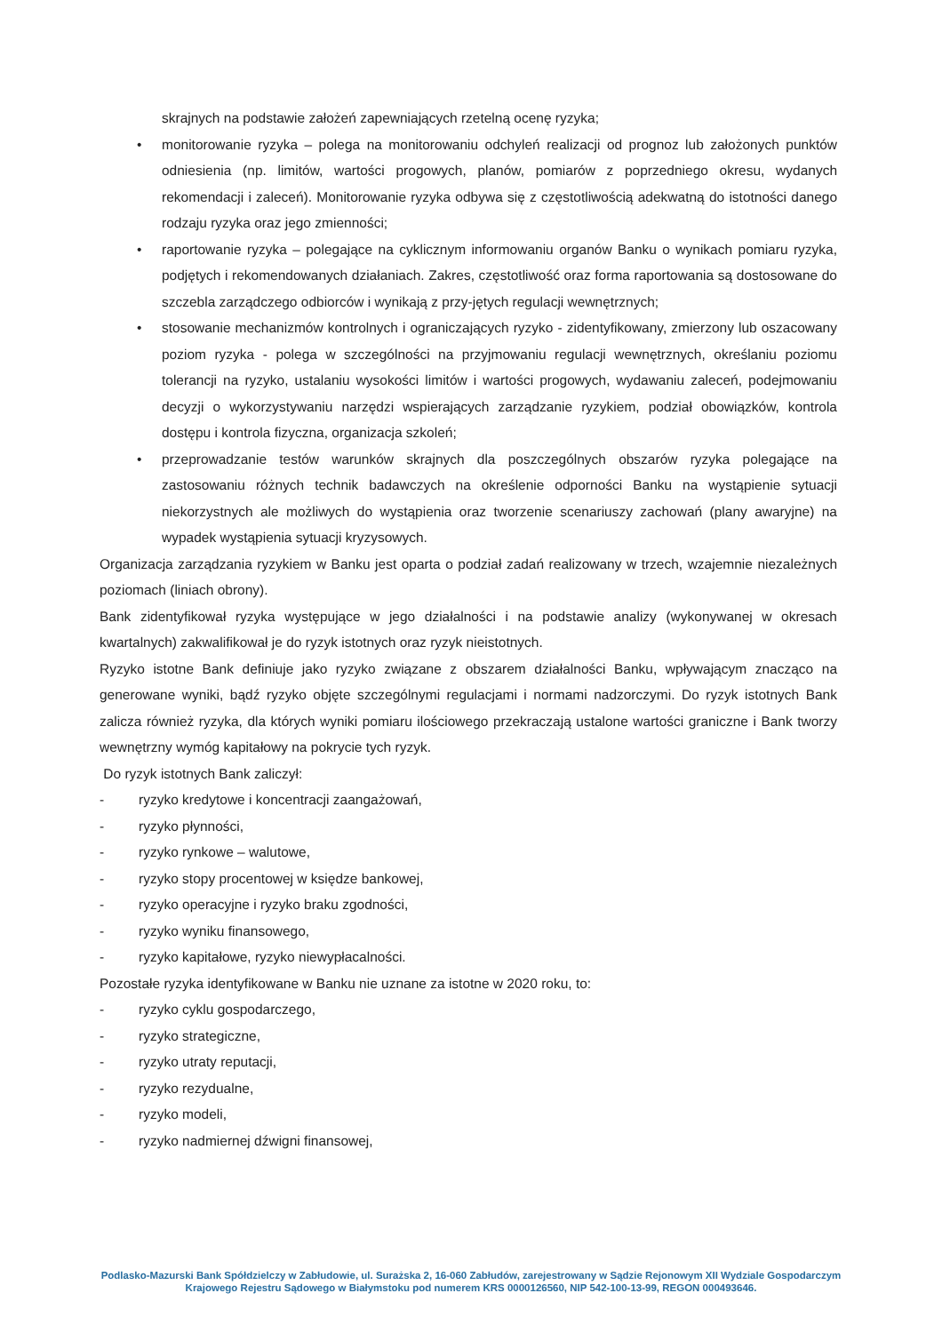skrajnych na podstawie założeń zapewniających rzetelną ocenę ryzyka;
• monitorowanie ryzyka – polega na monitorowaniu odchyleń realizacji od prognoz lub założonych punktów odniesienia (np. limitów, wartości progowych, planów, pomiarów z poprzedniego okresu, wydanych rekomendacji i zaleceń). Monitorowanie ryzyka odbywa się z częstotliwością adekwatną do istotności danego rodzaju ryzyka oraz jego zmienności;
• raportowanie ryzyka – polegające na cyklicznym informowaniu organów Banku o wynikach pomiaru ryzyka, podjętych i rekomendowanych działaniach. Zakres, częstotliwość oraz forma raportowania są dostosowane do szczebla zarządczego odbiorców i wynikają z przy-jętych regulacji wewnętrznych;
• stosowanie mechanizmów kontrolnych i ograniczających ryzyko - zidentyfikowany, zmierzony lub oszacowany poziom ryzyka - polega w szczególności na przyjmowaniu regulacji wewnętrznych, określaniu poziomu tolerancji na ryzyko, ustalaniu wysokości limitów i wartości progowych, wydawaniu zaleceń, podejmowaniu decyzji o wykorzystywaniu narzędzi wspierających zarządzanie ryzykiem, podział obowiązków, kontrola dostępu i kontrola fizyczna, organizacja szkoleń;
• przeprowadzanie testów warunków skrajnych dla poszczególnych obszarów ryzyka polegające na zastosowaniu różnych technik badawczych na określenie odporności Banku na wystąpienie sytuacji niekorzystnych ale możliwych do wystąpienia oraz tworzenie scenariuszy zachowań (plany awaryjne) na wypadek wystąpienia sytuacji kryzysowych.
Organizacja zarządzania ryzykiem w Banku jest oparta o podział zadań realizowany w trzech, wzajemnie niezależnych poziomach (liniach obrony).
Bank zidentyfikował ryzyka występujące w jego działalności i na podstawie analizy (wykonywanej w okresach kwartalnych) zakwalifikował je do ryzyk istotnych oraz ryzyk nieistotnych.
Ryzyko istotne Bank definiuje jako ryzyko związane z obszarem działalności Banku, wpływającym znacząco na generowane wyniki, bądź ryzyko objęte szczególnymi regulacjami i normami nadzorczymi. Do ryzyk istotnych Bank zalicza również ryzyka, dla których wyniki pomiaru ilościowego przekraczają ustalone wartości graniczne i Bank tworzy wewnętrzny wymóg kapitałowy na pokrycie tych ryzyk.
Do ryzyk istotnych Bank zaliczył:
- ryzyko kredytowe i koncentracji zaangażowań,
- ryzyko płynności,
- ryzyko rynkowe – walutowe,
- ryzyko stopy procentowej w księdze bankowej,
- ryzyko operacyjne i ryzyko braku zgodności,
- ryzyko wyniku finansowego,
- ryzyko kapitałowe, ryzyko niewypłacalności.
Pozostałe ryzyka identyfikowane w Banku nie uznane za istotne w 2020 roku, to:
- ryzyko cyklu gospodarczego,
- ryzyko strategiczne,
- ryzyko utraty reputacji,
- ryzyko rezydualne,
- ryzyko modeli,
- ryzyko nadmiernej dźwigni finansowej,
Podlasko-Mazurski Bank Spółdzielczy w Zabłudowie, ul. Surażska 2, 16-060 Zabłudów, zarejestrowany w Sądzie Rejonowym XII Wydziale Gospodarczym Krajowego Rejestru Sądowego w Białymstoku pod numerem KRS 0000126560, NIP 542-100-13-99, REGON 000493646.